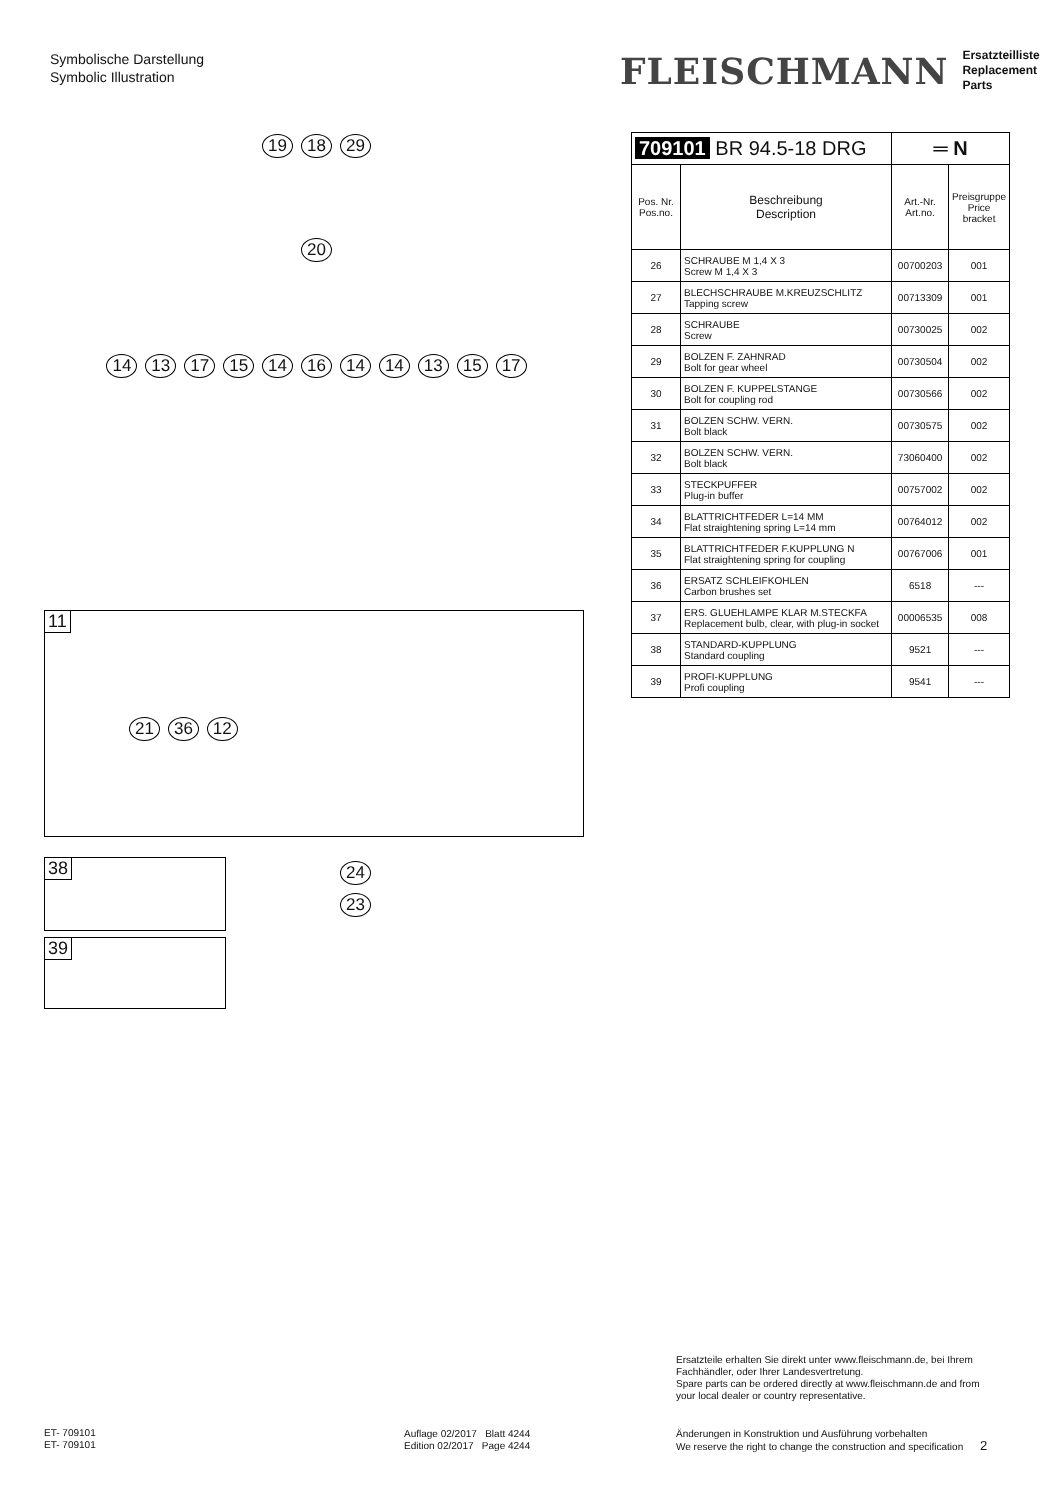Symbolische Darstellung
Symbolic Illustration
FLEISCHMANN Ersatzteilliste
Replacement Parts
19 18 29
20
14 13 17 15 14 16 14 14 13 15 17
11
21 36 12
38
39
24
23
| 709101 BR 94.5-18 DRG | | ═ N | |
| --- | --- | --- | --- |
| Pos. Nr. Pos.no. | Beschreibung Description | Art.-Nr. Art.no. | Preisgruppe Price bracket |
| 26 | SCHRAUBE M 1,4 X 3 Screw M 1,4 X 3 | 00700203 | 001 |
| 27 | BLECHSCHRAUBE M.KREUZSCHLITZ Tapping screw | 00713309 | 001 |
| 28 | SCHRAUBE Screw | 00730025 | 002 |
| 29 | BOLZEN F. ZAHNRAD Bolt for gear wheel | 00730504 | 002 |
| 30 | BOLZEN F. KUPPELSTANGE Bolt for coupling rod | 00730566 | 002 |
| 31 | BOLZEN SCHW. VERN. Bolt black | 00730575 | 002 |
| 32 | BOLZEN SCHW. VERN. Bolt black | 73060400 | 002 |
| 33 | STECKPUFFER Plug-in buffer | 00757002 | 002 |
| 34 | BLATTRICHTFEDER L=14 MM Flat straightening spring L=14 mm | 00764012 | 002 |
| 35 | BLATTRICHTFEDER F.KUPPLUNG N Flat straightening spring for coupling | 00767006 | 001 |
| 36 | ERSATZ SCHLEIFKOHLEN Carbon brushes set | 6518 | --- |
| 37 | ERS. GLUEHLAMPE KLAR M.STECKFA Replacement bulb, clear, with plug-in socket | 00006535 | 008 |
| 38 | STANDARD-KUPPLUNG Standard coupling | 9521 | --- |
| 39 | PROFI-KUPPLUNG Profi coupling | 9541 | --- |
Ersatzteile erhalten Sie direkt unter www.fleischmann.de, bei Ihrem
Fachhändler, oder Ihrer Landesvertretung.
Spare parts can be ordered directly at www.fleischmann.de and from
your local dealer or country representative.
ET- 709101
ET- 709101
Auflage 02/2017 Blatt 4244
Edition 02/2017 Page 4244
Änderungen in Konstruktion und Ausführung vorbehalten
We reserve the right to change the construction and specification 2